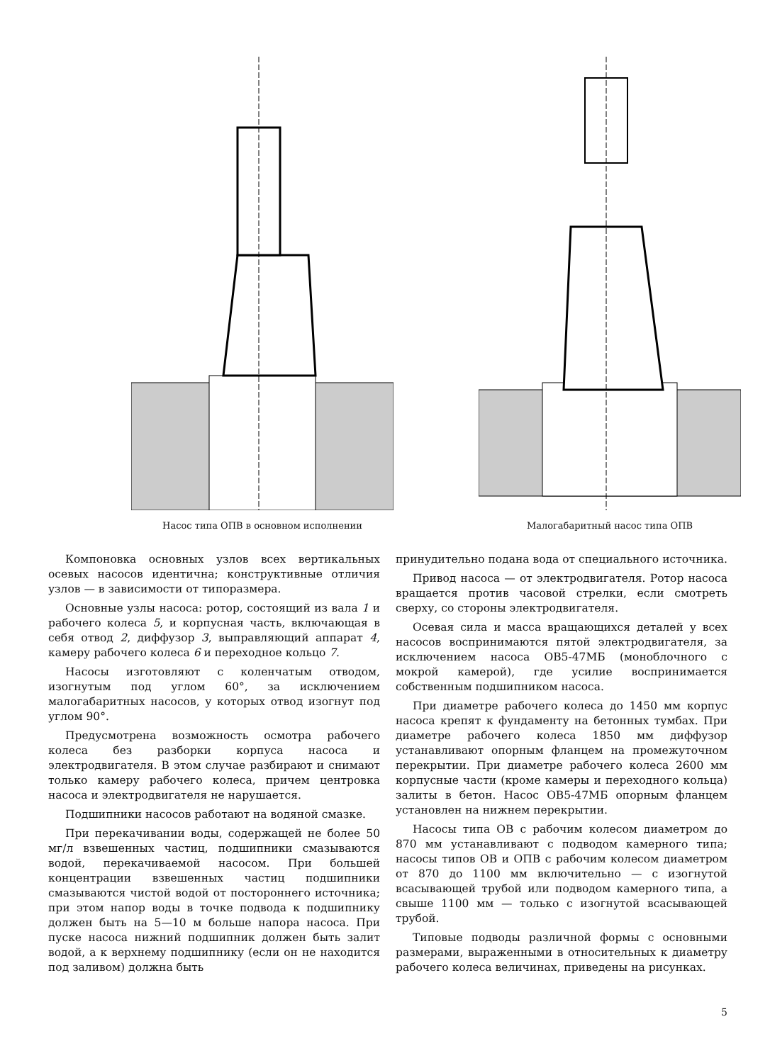Насос типа ОПВ в основном исполнении Малогабаритный насос типа ОПВ
Компоновка основных узлов всех вертикальных осевых насосов идентична; конструктивные отличия узлов — в зависимости от типоразмера.
Основные узлы насоса: ротор, состоящий из вала 1 и рабочего колеса 5, и корпусная часть, включающая в себя отвод 2, диффузор 3, выправляющий аппарат 4, камеру рабочего колеса 6 и переходное кольцо 7.
Насосы изготовляют с коленчатым отводом, изогнутым под углом 60°, за исключением малогабаритных насосов, у которых отвод изогнут под углом 90°.
Предусмотрена возможность осмотра рабочего колеса без разборки корпуса насоса и электродвигателя. В этом случае разбирают и снимают только камеру рабочего колеса, причем центровка насоса и электродвигателя не нарушается.
Подшипники насосов работают на водяной смазке.
При перекачивании воды, содержащей не более 50 мг/л взвешенных частиц, подшипники смазываются водой, перекачиваемой насосом. При большей концентрации взвешенных частиц подшипники смазываются чистой водой от постороннего источника; при этом напор воды в точке подвода к подшипнику должен быть на 5—10 м больше напора насоса. При пуске насоса нижний подшипник должен быть залит водой, а к верхнему подшипнику (если он не находится под заливом) должна быть
принудительно подана вода от специального источника.
Привод насоса — от электродвигателя. Ротор насоса вращается против часовой стрелки, если смотреть сверху, со стороны электродвигателя.
Осевая сила и масса вращающихся деталей у всех насосов воспринимаются пятой электродвигателя, за исключением насоса ОВ5-47МБ (моноблочного с мокрой камерой), где усилие воспринимается собственным подшипником насоса.
При диаметре рабочего колеса до 1450 мм корпус насоса крепят к фундаменту на бетонных тумбах. При диаметре рабочего колеса 1850 мм диффузор устанавливают опорным фланцем на промежуточном перекрытии. При диаметре рабочего колеса 2600 мм корпусные части (кроме камеры и переходного кольца) залиты в бетон. Насос ОВ5-47МБ опорным фланцем установлен на нижнем перекрытии.
Насосы типа ОВ с рабочим колесом диаметром до 870 мм устанавливают с подводом камерного типа; насосы типов ОВ и ОПВ с рабочим колесом диаметром от 870 до 1100 мм включительно — с изогнутой всасывающей трубой или подводом камерного типа, а свыше 1100 мм — только с изогнутой всасывающей трубой.
Типовые подводы различной формы с основными размерами, выраженными в относительных к диаметру рабочего колеса величинах, приведены на рисунках.
5